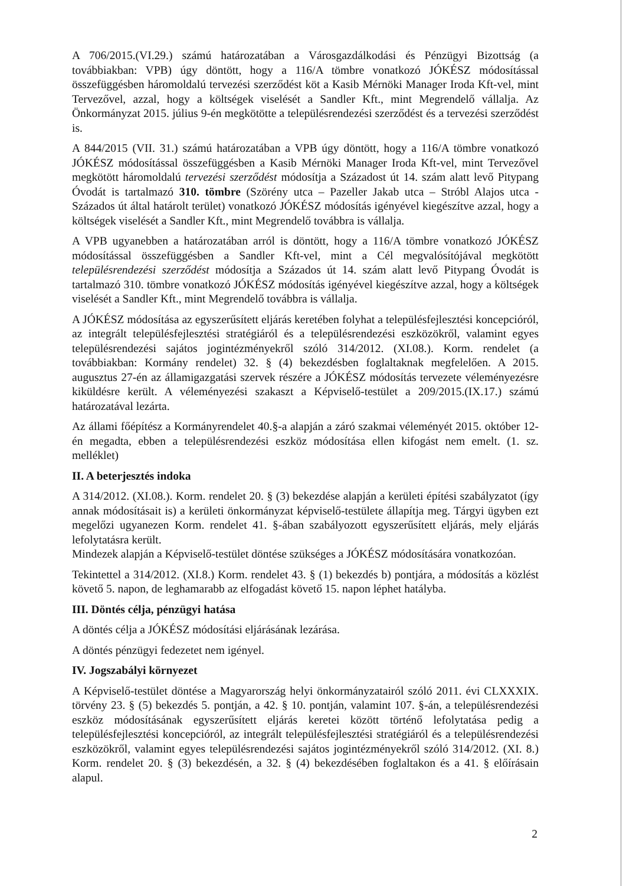A 706/2015.(VI.29.) számú határozatában a Városgazdálkodási és Pénzügyi Bizottság (a továbbiakban: VPB) úgy döntött, hogy a 116/A tömbre vonatkozó JÓKÉSZ módosítással összefüggésben háromoldalú tervezési szerződést köt a Kasib Mérnöki Manager Iroda Kft-vel, mint Tervezővel, azzal, hogy a költségek viselését a Sandler Kft., mint Megrendelő vállalja. Az Önkormányzat 2015. július 9-én megkötötte a településrendezési szerződést és a tervezési szerződést is.
A 844/2015 (VII. 31.) számú határozatában a VPB úgy döntött, hogy a 116/A tömbre vonatkozó JÓKÉSZ módosítással összefüggésben a Kasib Mérnöki Manager Iroda Kft-vel, mint Tervezővel megkötött háromoldalú tervezési szerződést módosítja a Századost út 14. szám alatt levő Pitypang Óvodát is tartalmazó 310. tömbre (Szörény utca – Pazeller Jakab utca – Stróbl Alajos utca - Százados út által határolt terület) vonatkozó JÓKÉSZ módosítás igényével kiegészítve azzal, hogy a költségek viselését a Sandler Kft., mint Megrendelő továbbra is vállalja.
A VPB ugyanebben a határozatában arról is döntött, hogy a 116/A tömbre vonatkozó JÓKÉSZ módosítással összefüggésben a Sandler Kft-vel, mint a Cél megvalósítójával megkötött településrendezési szerződést módosítja a Százados út 14. szám alatt levő Pitypang Óvodát is tartalmazó 310. tömbre vonatkozó JÓKÉSZ módosítás igényével kiegészítve azzal, hogy a költségek viselését a Sandler Kft., mint Megrendelő továbbra is vállalja.
A JÓKÉSZ módosítása az egyszerűsített eljárás keretében folyhat a településfejlesztési koncepcióról, az integrált településfejlesztési stratégiáról és a településrendezési eszközökről, valamint egyes településrendezési sajátos jogintézményekről szóló 314/2012. (XI.08.). Korm. rendelet (a továbbiakban: Kormány rendelet) 32. § (4) bekezdésben foglaltaknak megfelelően. A 2015. augusztus 27-én az államigazgatási szervek részére a JÓKÉSZ módosítás tervezete véleményezésre kiküldésre került. A véleményezési szakaszt a Képviselő-testület a 209/2015.(IX.17.) számú határozatával lezárta.
Az állami főépítész a Kormányrendelet 40.§-a alapján a záró szakmai véleményét 2015. október 12-én megadta, ebben a településrendezési eszköz módosítása ellen kifogást nem emelt. (1. sz. melléklet)
II. A beterjesztés indoka
A 314/2012. (XI.08.). Korm. rendelet 20. § (3) bekezdése alapján a kerületi építési szabályzatot (így annak módosításait is) a kerületi önkormányzat képviselő-testülete állapítja meg. Tárgyi ügyben ezt megelőzi ugyanezen Korm. rendelet 41. §-ában szabályozott egyszerűsített eljárás, mely eljárás lefolytatásra került.
Mindezek alapján a Képviselő-testület döntése szükséges a JÓKÉSZ módosítására vonatkozóan.
Tekintettel a 314/2012. (XI.8.) Korm. rendelet 43. § (1) bekezdés b) pontjára, a módosítás a közlést követő 5. napon, de leghamarabb az elfogadást követő 15. napon léphet hatályba.
III. Döntés célja, pénzügyi hatása
A döntés célja a JÓKÉSZ módosítási eljárásának lezárása.
A döntés pénzügyi fedezetet nem igényel.
IV. Jogszabályi környezet
A Képviselő-testület döntése a Magyarország helyi önkormányzatairól szóló 2011. évi CLXXXIX. törvény 23. § (5) bekezdés 5. pontján, a 42. § 10. pontján, valamint 107. §-án, a településrendezési eszköz módosításának egyszerűsített eljárás keretei között történő lefolytatása pedig a településfejlesztési koncepcióról, az integrált településfejlesztési stratégiáról és a településrendezési eszközökről, valamint egyes településrendezési sajátos jogintézményekről szóló 314/2012. (XI. 8.) Korm. rendelet 20. § (3) bekezdésén, a 32. § (4) bekezdésében foglaltakon és a 41. § előírásain alapul.
2